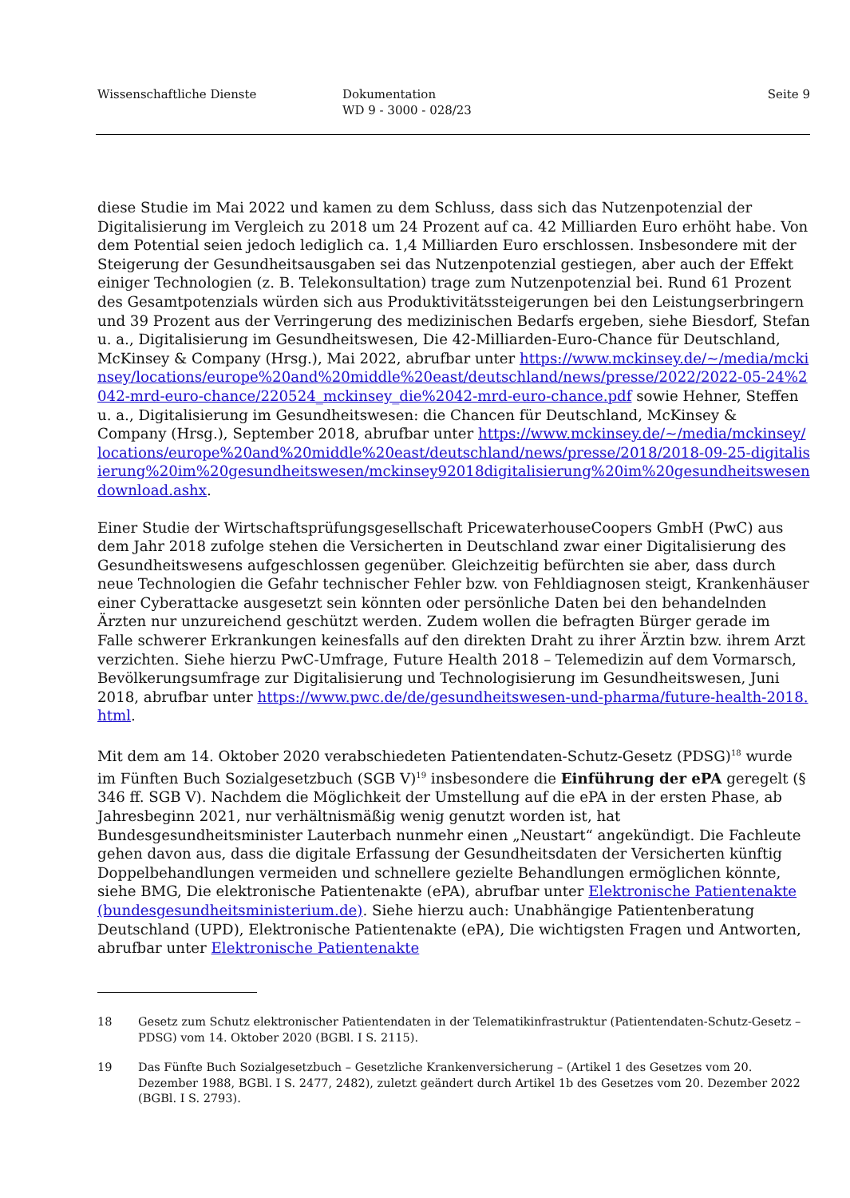Wissenschaftliche Dienste Dokumentation
WD 9 - 3000 - 028/23
Seite 9
diese Studie im Mai 2022 und kamen zu dem Schluss, dass sich das Nutzenpotenzial der Digitalisierung im Vergleich zu 2018 um 24 Prozent auf ca. 42 Milliarden Euro erhöht habe. Von dem Potential seien jedoch lediglich ca. 1,4 Milliarden Euro erschlossen. Insbesondere mit der Steigerung der Gesundheitsausgaben sei das Nutzenpotenzial gestiegen, aber auch der Effekt einiger Technologien (z. B. Telekonsultation) trage zum Nutzenpotenzial bei. Rund 61 Prozent des Gesamtpotenzials würden sich aus Produktivitätssteigerungen bei den Leistungserbringern und 39 Prozent aus der Verringerung des medizinischen Bedarfs ergeben, siehe Biesdorf, Stefan u. a., Digitalisierung im Gesundheitswesen, Die 42-Milliarden-Euro-Chance für Deutschland, McKinsey & Company (Hrsg.), Mai 2022, abrufbar unter https://www.mckinsey.de/~/media/mckinsey/locations/europe%20and%20middle%20east/deutschland/news/presse/2022/2022-05-24%2042-mrd-euro-chance/220524_mckinsey_die%2042-mrd-euro-chance.pdf sowie Hehner, Steffen u. a., Digitalisierung im Gesundheitswesen: die Chancen für Deutschland, McKinsey & Company (Hrsg.), September 2018, abrufbar unter https://www.mckinsey.de/~/media/mckinsey/locations/europe%20and%20middle%20east/deutschland/news/presse/2018/2018-09-25-digitalisierung%20im%20gesundheitswesen/mckinsey92018digitalisierung%20im%20gesundheitswesendownload.ashx.
Einer Studie der Wirtschaftsprüfungsgesellschaft PricewaterhouseCoopers GmbH (PwC) aus dem Jahr 2018 zufolge stehen die Versicherten in Deutschland zwar einer Digitalisierung des Gesundheitswesens aufgeschlossen gegenüber. Gleichzeitig befürchten sie aber, dass durch neue Technologien die Gefahr technischer Fehler bzw. von Fehldiagnosen steigt, Krankenhäuser einer Cyberattacke ausgesetzt sein könnten oder persönliche Daten bei den behandelnden Ärzten nur unzureichend geschützt werden. Zudem wollen die befragten Bürger gerade im Falle schwerer Erkrankungen keinesfalls auf den direkten Draht zu ihrer Ärztin bzw. ihrem Arzt verzichten. Siehe hierzu PwC-Umfrage, Future Health 2018 – Telemedizin auf dem Vormarsch, Bevölkerungsumfrage zur Digitalisierung und Technologisierung im Gesundheitswesen, Juni 2018, abrufbar unter https://www.pwc.de/de/gesundheitswesen-und-pharma/future-health-2018.html.
Mit dem am 14. Oktober 2020 verabschiedeten Patientendaten-Schutz-Gesetz (PDSG)<sup>18</sup> wurde im Fünften Buch Sozialgesetzbuch (SGB V)<sup>19</sup> insbesondere die Einführung der ePA geregelt (§ 346 ff. SGB V). Nachdem die Möglichkeit der Umstellung auf die ePA in der ersten Phase, ab Jahresbeginn 2021, nur verhältnismäßig wenig genutzt worden ist, hat Bundesgesundheitsminister Lauterbach nunmehr einen „Neustart“ angekündigt. Die Fachleute gehen davon aus, dass die digitale Erfassung der Gesundheitsdaten der Versicherten künftig Doppelbehandlungen vermeiden und schnellere gezielte Behandlungen ermöglichen könnte, siehe BMG, Die elektronische Patientenakte (ePA), abrufbar unter Elektronische Patientenakte (bundesgesundheitsministerium.de). Siehe hierzu auch: Unabhängige Patientenberatung Deutschland (UPD), Elektronische Patientenakte (ePA), Die wichtigsten Fragen und Antworten, abrufbar unter Elektronische Patientenakte
18 Gesetz zum Schutz elektronischer Patientendaten in der Telematikinfrastruktur (Patientendaten-Schutz-Gesetz – PDSG) vom 14. Oktober 2020 (BGBl. I S. 2115).
19 Das Fünfte Buch Sozialgesetzbuch – Gesetzliche Krankenversicherung – (Artikel 1 des Gesetzes vom 20. Dezember 1988, BGBl. I S. 2477, 2482), zuletzt geändert durch Artikel 1b des Gesetzes vom 20. Dezember 2022 (BGBl. I S. 2793).